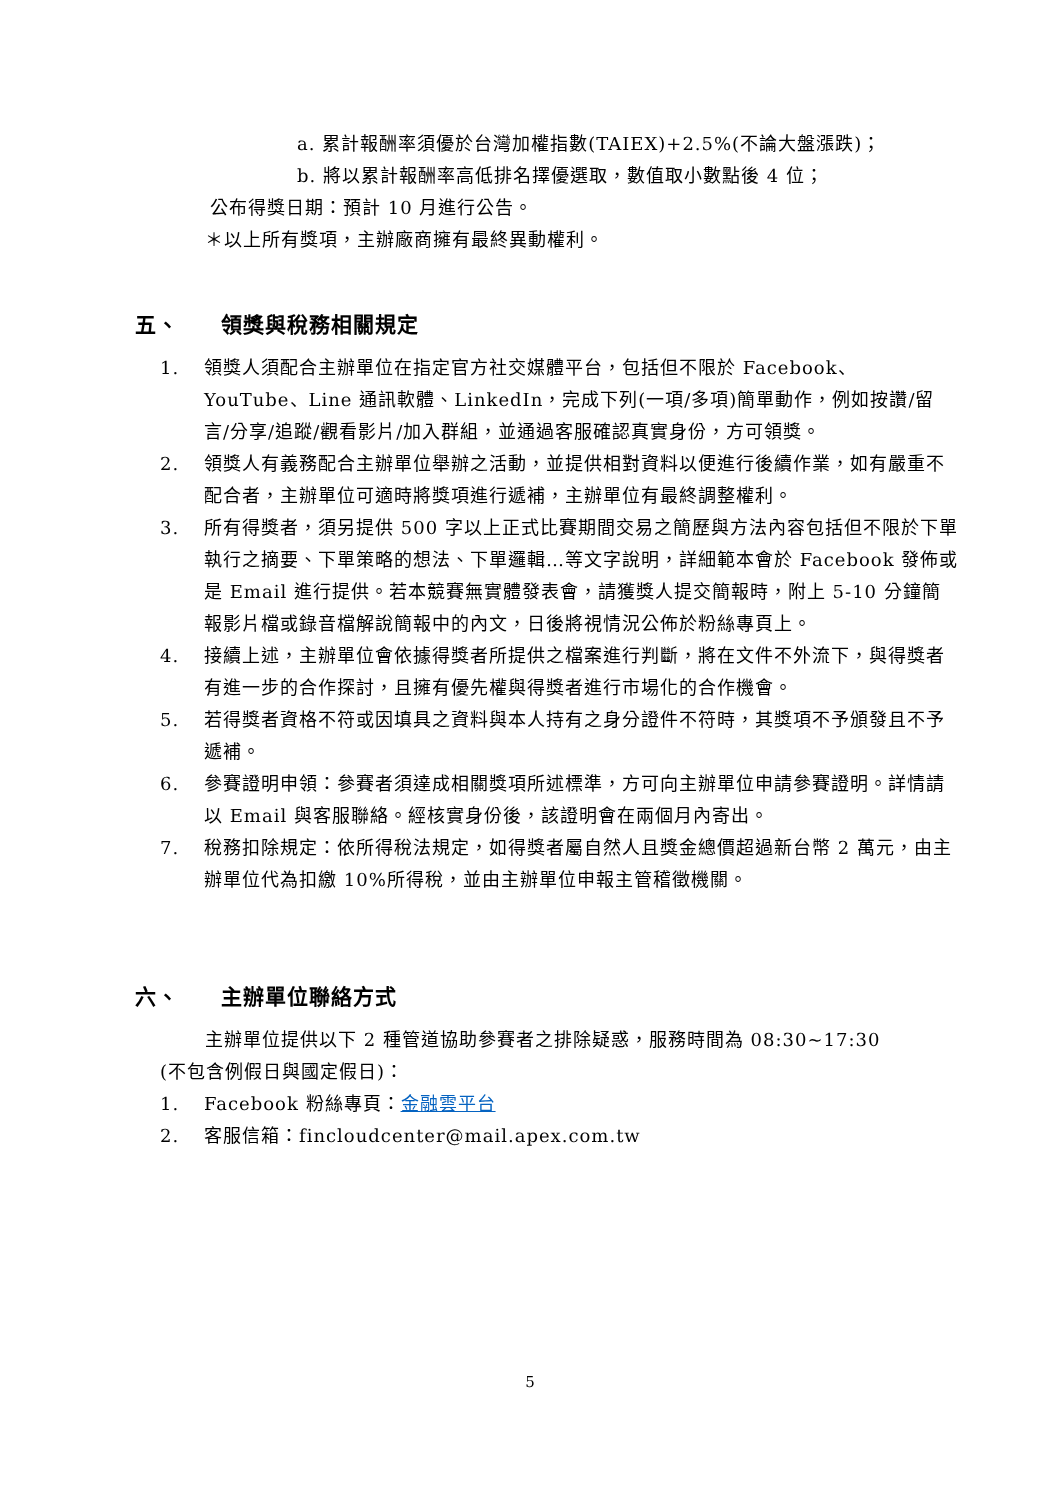a. 累計報酬率須優於台灣加權指數(TAIEX)+2.5%(不論大盤漲跌)；
b. 將以累計報酬率高低排名擇優選取，數值取小數點後 4 位；
公布得獎日期：預計 10 月進行公告。
＊以上所有獎項，主辦廠商擁有最終異動權利。
五、 領獎與稅務相關規定
1. 領獎人須配合主辦單位在指定官方社交媒體平台，包括但不限於 Facebook、YouTube、Line 通訊軟體、LinkedIn，完成下列(一項/多項)簡單動作，例如按讚/留言/分享/追蹤/觀看影片/加入群組，並通過客服確認真實身份，方可領獎。
2. 領獎人有義務配合主辦單位舉辦之活動，並提供相對資料以便進行後續作業，如有嚴重不配合者，主辦單位可適時將獎項進行遞補，主辦單位有最終調整權利。
3. 所有得獎者，須另提供 500 字以上正式比賽期間交易之簡歷與方法內容包括但不限於下單執行之摘要、下單策略的想法、下單邏輯…等文字說明，詳細範本會於 Facebook 發佈或是 Email 進行提供。若本競賽無實體發表會，請獲獎人提交簡報時，附上 5-10 分鐘簡報影片檔或錄音檔解說簡報中的內文，日後將視情況公佈於粉絲專頁上。
4. 接續上述，主辦單位會依據得獎者所提供之檔案進行判斷，將在文件不外流下，與得獎者有進一步的合作探討，且擁有優先權與得獎者進行市場化的合作機會。
5. 若得獎者資格不符或因填具之資料與本人持有之身分證件不符時，其獎項不予頒發且不予遞補。
6. 參賽證明申領：參賽者須達成相關獎項所述標準，方可向主辦單位申請參賽證明。詳情請以 Email 與客服聯絡。經核實身份後，該證明會在兩個月內寄出。
7. 稅務扣除規定：依所得稅法規定，如得獎者屬自然人且獎金總價超過新台幣 2 萬元，由主辦單位代為扣繳 10%所得稅，並由主辦單位申報主管稽徵機關。
六、 主辦單位聯絡方式
主辦單位提供以下 2 種管道協助參賽者之排除疑惑，服務時間為 08:30~17:30
(不包含例假日與國定假日)：
1. Facebook 粉絲專頁：金融雲平台
2. 客服信箱：fincloudcenter@mail.apex.com.tw
5